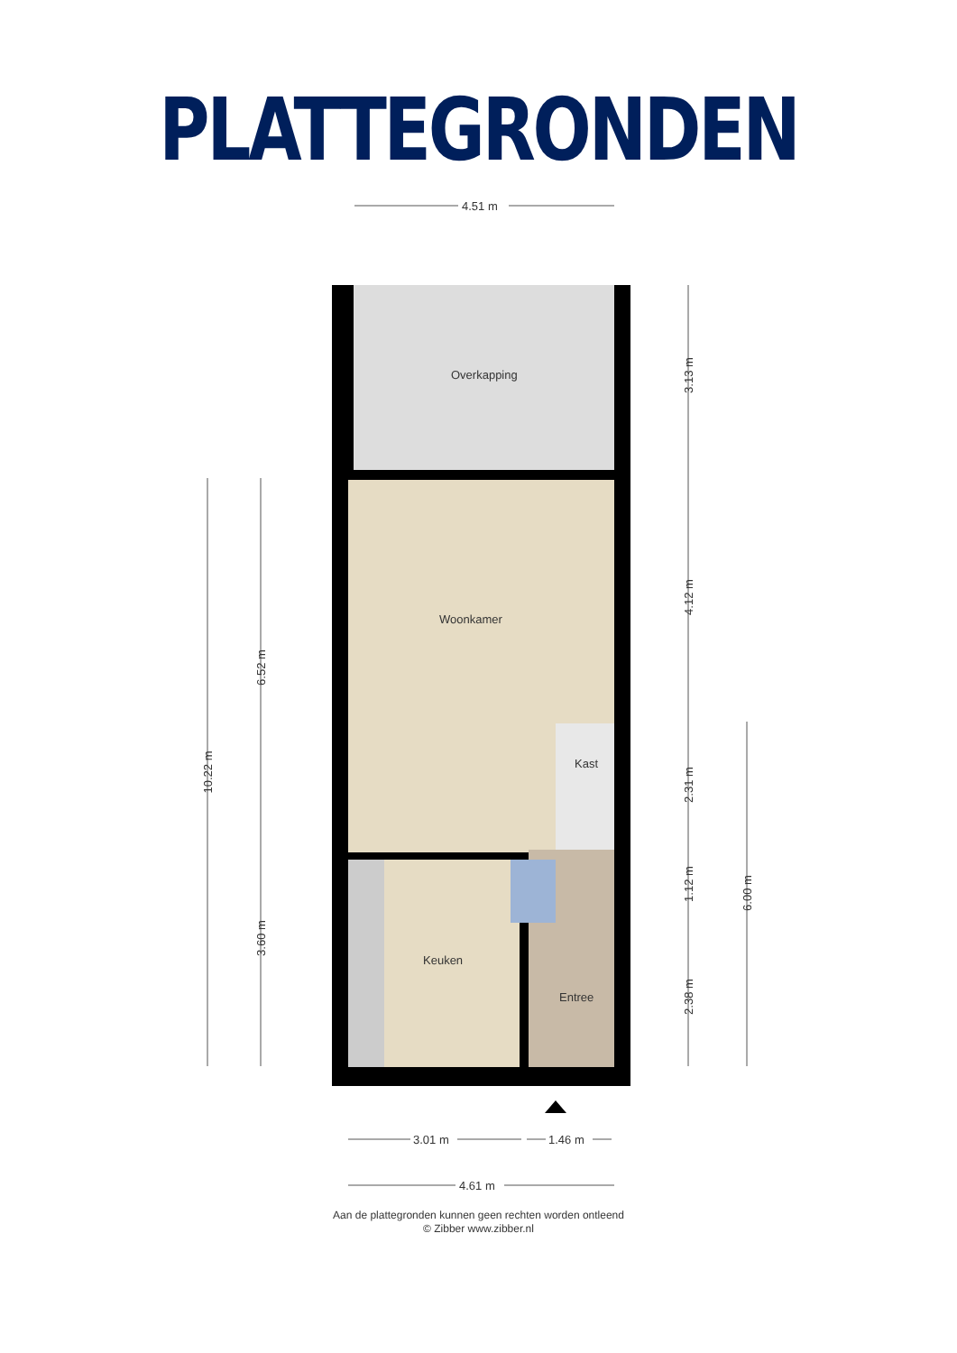PLATTEGRONDEN
4.51 m
Overkapping
Woonkamer
Kast
Keuken
Entree
3.01 m
1.46 m
4.61 m
10.22 m
6.52 m
3.60 m
3.13 m
4.12 m
2.31 m
1.12 m
2.38 m
6.00 m
Aan de plattegronden kunnen geen rechten worden ontleend
© Zibber www.zibber.nl